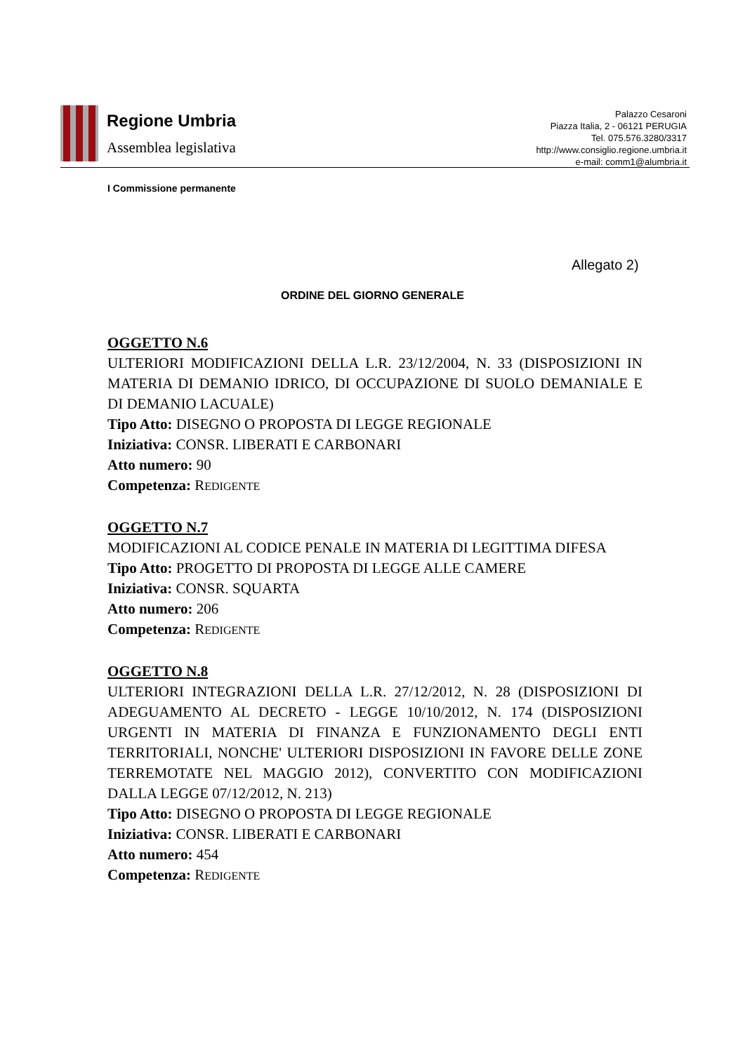Regione Umbria
Assemblea legislativa
Palazzo Cesaroni
Piazza Italia, 2 - 06121 PERUGIA
Tel. 075.576.3280/3317
http://www.consiglio.regione.umbria.it
e-mail: comm1@alumbria.it
I Commissione permanente
Allegato 2)
ORDINE DEL GIORNO GENERALE
OGGETTO N.6
ULTERIORI MODIFICAZIONI DELLA L.R. 23/12/2004, N. 33 (DISPOSIZIONI IN MATERIA DI DEMANIO IDRICO, DI OCCUPAZIONE DI SUOLO DEMANIALE E DI DEMANIO LACUALE)
Tipo Atto: DISEGNO O PROPOSTA DI LEGGE REGIONALE
Iniziativa: CONSR. LIBERATI E CARBONARI
Atto numero: 90
Competenza: REDIGENTE
OGGETTO N.7
MODIFICAZIONI AL CODICE PENALE IN MATERIA DI LEGITTIMA DIFESA
Tipo Atto: PROGETTO DI PROPOSTA DI LEGGE ALLE CAMERE
Iniziativa: CONSR. SQUARTA
Atto numero: 206
Competenza: REDIGENTE
OGGETTO N.8
ULTERIORI INTEGRAZIONI DELLA L.R. 27/12/2012, N. 28 (DISPOSIZIONI DI ADEGUAMENTO AL DECRETO - LEGGE 10/10/2012, N. 174 (DISPOSIZIONI URGENTI IN MATERIA DI FINANZA E FUNZIONAMENTO DEGLI ENTI TERRITORIALI, NONCHE' ULTERIORI DISPOSIZIONI IN FAVORE DELLE ZONE TERREMOTATE NEL MAGGIO 2012), CONVERTITO CON MODIFICAZIONI DALLA LEGGE 07/12/2012, N. 213)
Tipo Atto: DISEGNO O PROPOSTA DI LEGGE REGIONALE
Iniziativa: CONSR. LIBERATI E CARBONARI
Atto numero: 454
Competenza: REDIGENTE